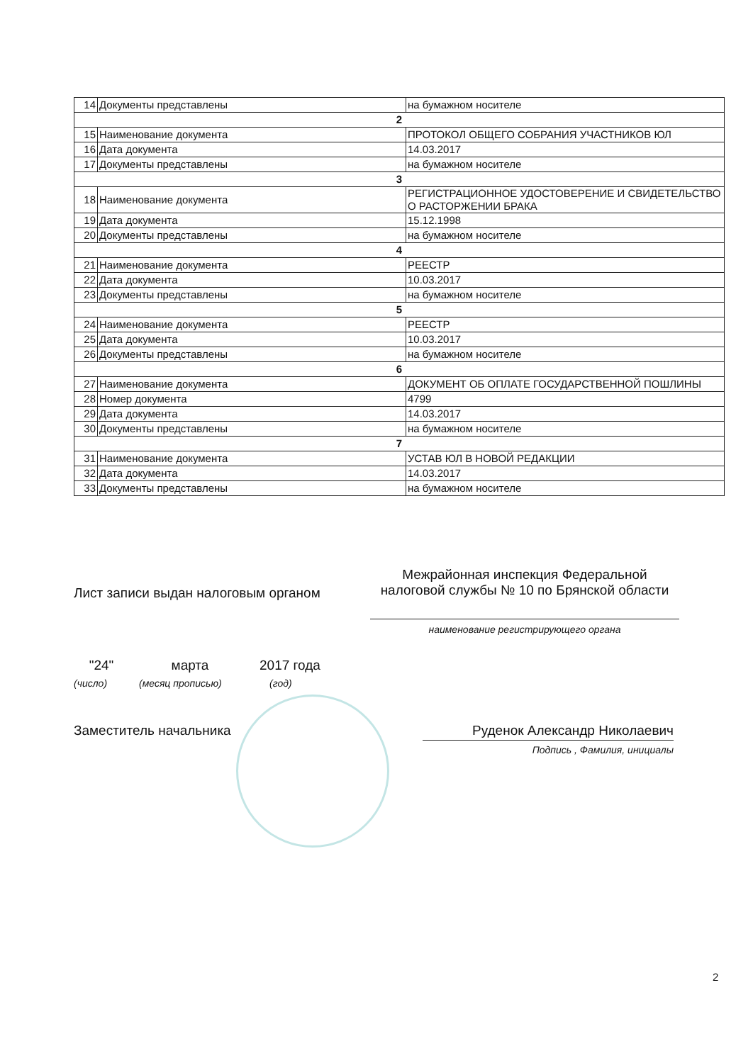| 14 | Документы представлены | на бумажном носителе |
| 2 | | |
| 15 | Наименование документа | ПРОТОКОЛ ОБЩЕГО СОБРАНИЯ УЧАСТНИКОВ ЮЛ |
| 16 | Дата документа | 14.03.2017 |
| 17 | Документы представлены | на бумажном носителе |
| 3 | | |
| 18 | Наименование документа | РЕГИСТРАЦИОННОЕ УДОСТОВЕРЕНИЕ И СВИДЕТЕЛЬСТВО О РАСТОРЖЕНИИ БРАКА |
| 19 | Дата документа | 15.12.1998 |
| 20 | Документы представлены | на бумажном носителе |
| 4 | | |
| 21 | Наименование документа | РЕЕСТР |
| 22 | Дата документа | 10.03.2017 |
| 23 | Документы представлены | на бумажном носителе |
| 5 | | |
| 24 | Наименование документа | РЕЕСТР |
| 25 | Дата документа | 10.03.2017 |
| 26 | Документы представлены | на бумажном носителе |
| 6 | | |
| 27 | Наименование документа | ДОКУМЕНТ ОБ ОПЛАТЕ ГОСУДАРСТВЕННОЙ ПОШЛИНЫ |
| 28 | Номер документа | 4799 |
| 29 | Дата документа | 14.03.2017 |
| 30 | Документы представлены | на бумажном носителе |
| 7 | | |
| 31 | Наименование документа | УСТАВ ЮЛ В НОВОЙ РЕДАКЦИИ |
| 32 | Дата документа | 14.03.2017 |
| 33 | Документы представлены | на бумажном носителе |
Лист записи выдан налоговым органом
Межрайонная инспекция Федеральной налоговой службы № 10 по Брянской области
наименование регистрирующего органа
"24" марта 2017 года
(число) (месяц прописью) (год)
Заместитель начальника Руденок Александр Николаевич
Подпись , Фамилия, инициалы
2